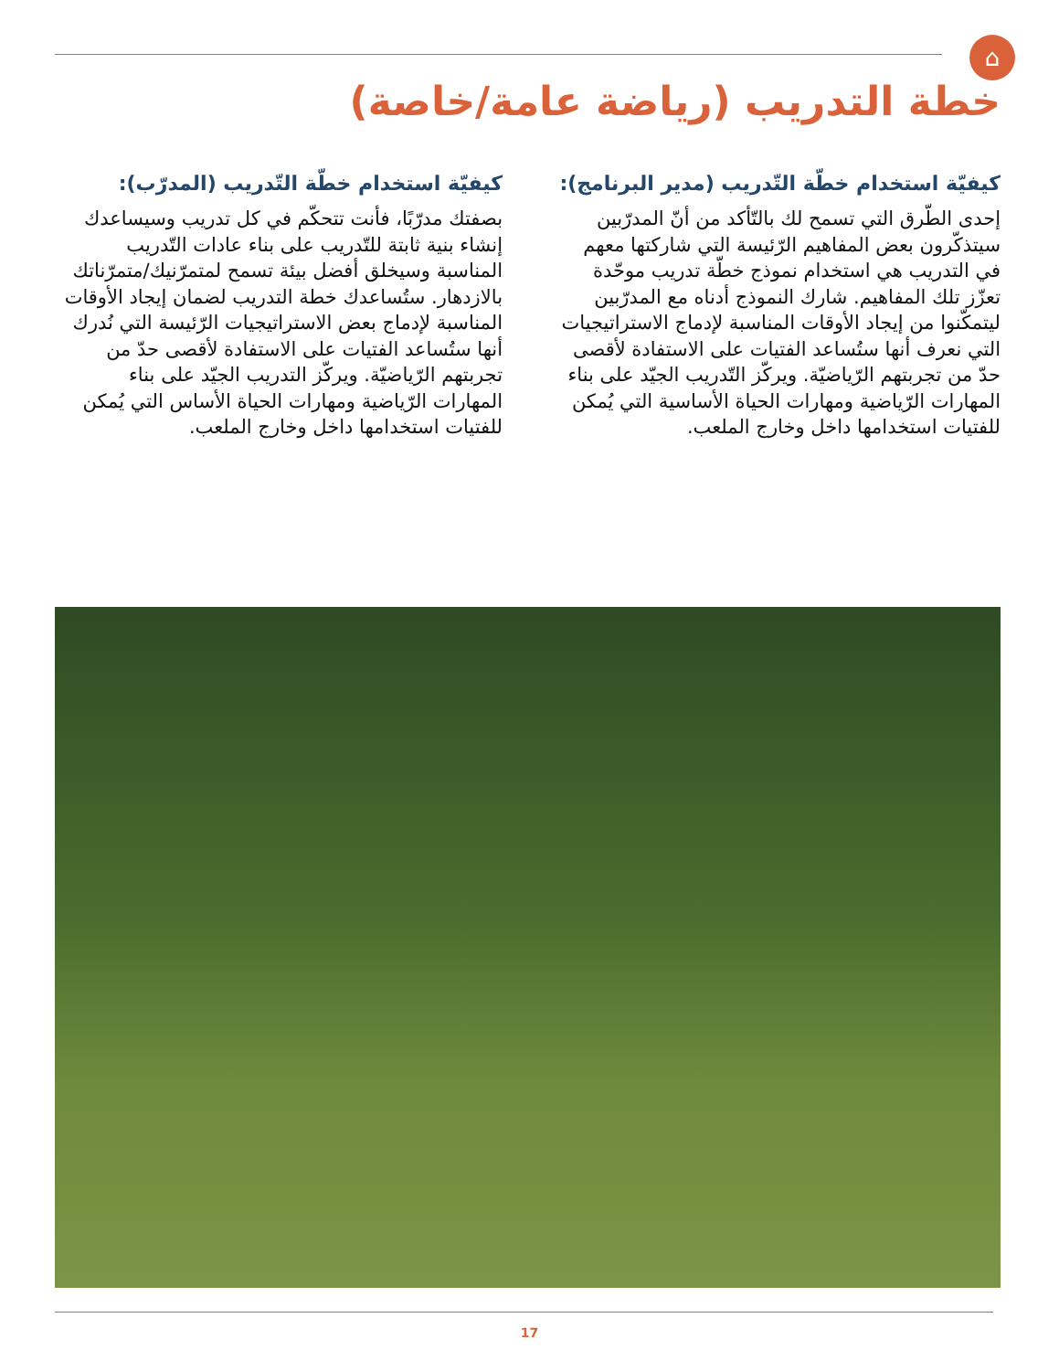⌂
خطة التدريب (رياضة عامة/خاصة)
كيفيّة استخدام خطّة التّدريب (مدير البرنامج):
إحدى الطّرق التي تسمح لك بالتّأكد من أنّ المدرّبين سيتذكّرون بعض المفاهيم الرّئيسة التي شاركتها معهم في التدريب هي استخدام نموذج خطّة تدريب موحّدة تعزّز تلك المفاهيم. شارك النموذج أدناه مع المدرّبين ليتمكّنوا من إيجاد الأوقات المناسبة لإدماج الاستراتيجيات التي نعرف أنها ستُساعد الفتيات على الاستفادة لأقصى حدّ من تجربتهم الرّياضيّة. ويركّز التّدريب الجيّد على بناء المهارات الرّياضية ومهارات الحياة الأساسية التي يُمكن للفتيات استخدامها داخل وخارج الملعب.
كيفيّة استخدام خطّة التّدريب (المدرّب):
بصفتك مدرّبًا، فأنت تتحكّم في كل تدريب وسيساعدك إنشاء بنية ثابتة للتّدريب على بناء عادات التّدريب المناسبة وسيخلق أفضل بيئة تسمح لمتمرّنيك/متمرّناتك بالازدهار. ستُساعدك خطة التدريب لضمان إيجاد الأوقات المناسبة لإدماج بعض الاستراتيجيات الرّئيسة التي نُدرك أنها ستُساعد الفتيات على الاستفادة لأقصى حدّ من تجربتهم الرّياضيّة. ويركّز التدريب الجيّد على بناء المهارات الرّياضية ومهارات الحياة الأساس التي يُمكن للفتيات استخدامها داخل وخارج الملعب.
17